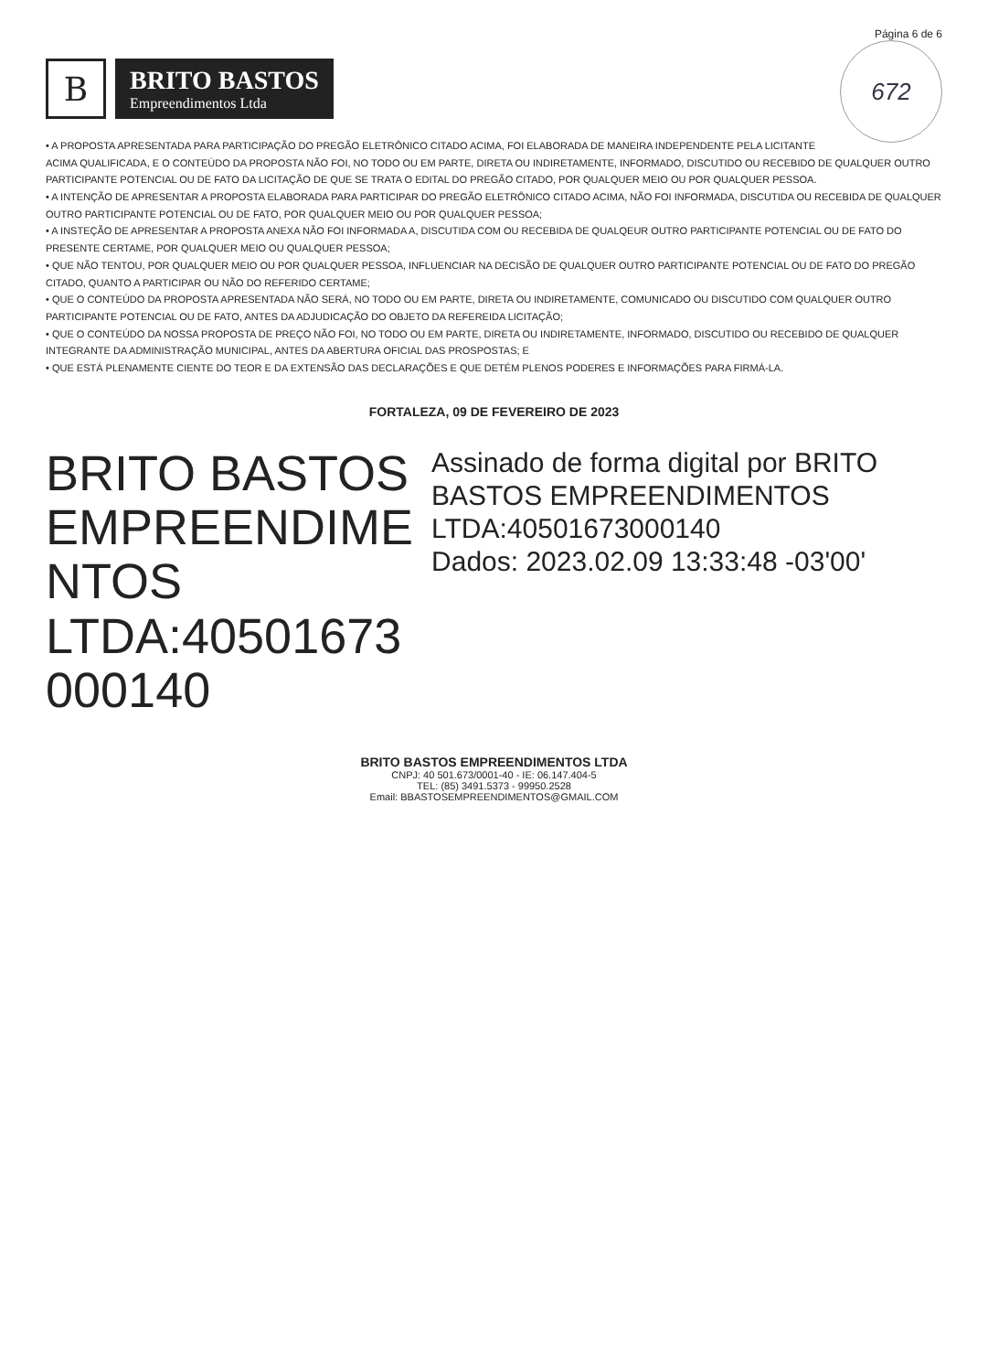Página 6 de 6
672
B
BRITO BASTOS
Empreendimentos Ltda
• A PROPOSTA APRESENTADA PARA PARTICIPAÇÃO DO PREGÃO ELETRÔNICO CITADO ACIMA, FOI ELABORADA DE MANEIRA INDEPENDENTE PELA LICITANTE ACIMA QUALIFICADA, E O CONTEÚDO DA PROPOSTA NÃO FOI, NO TODO OU EM PARTE, DIRETA OU INDIRETAMENTE, INFORMADO, DISCUTIDO OU RECEBIDO DE QUALQUER OUTRO PARTICIPANTE POTENCIAL OU DE FATO DA LICITAÇÃO DE QUE SE TRATA O EDITAL DO PREGÃO CITADO, POR QUALQUER MEIO OU POR QUALQUER PESSOA.
• A INTENÇÃO DE APRESENTAR A PROPOSTA ELABORADA PARA PARTICIPAR DO PREGÃO ELETRÔNICO CITADO ACIMA, NÃO FOI INFORMADA, DISCUTIDA OU RECEBIDA DE QUALQUER OUTRO PARTICIPANTE POTENCIAL OU DE FATO, POR QUALQUER MEIO OU POR QUALQUER PESSOA;
• A INSTEÇÃO DE APRESENTAR A PROPOSTA ANEXA NÃO FOI INFORMADA A, DISCUTIDA COM OU RECEBIDA DE QUALQEUR OUTRO PARTICIPANTE POTENCIAL OU DE FATO DO PRESENTE CERTAME, POR QUALQUER MEIO OU QUALQUER PESSOA;
• QUE NÃO TENTOU, POR QUALQUER MEIO OU POR QUALQUER PESSOA, INFLUENCIAR NA DECISÃO DE QUALQUER OUTRO PARTICIPANTE POTENCIAL OU DE FATO DO PREGÃO CITADO, QUANTO A PARTICIPAR OU NÃO DO REFERIDO CERTAME;
• QUE O CONTEÚDO DA PROPOSTA APRESENTADA NÃO SERÁ, NO TODO OU EM PARTE, DIRETA OU INDIRETAMENTE, COMUNICADO OU DISCUTIDO COM QUALQUER OUTRO PARTICIPANTE POTENCIAL OU DE FATO, ANTES DA ADJUDICAÇÃO DO OBJETO DA REFEREIDA LICITAÇÃO;
• QUE O CONTEÚDO DA NOSSA PROPOSTA DE PREÇO NÃO FOI, NO TODO OU EM PARTE, DIRETA OU INDIRETAMENTE, INFORMADO, DISCUTIDO OU RECEBIDO DE QUALQUER INTEGRANTE DA ADMINISTRAÇÃO MUNICIPAL, ANTES DA ABERTURA OFICIAL DAS PROSPOSTAS; E
• QUE ESTÁ PLENAMENTE CIENTE DO TEOR E DA EXTENSÃO DAS DECLARAÇÕES E QUE DETÉM PLENOS PODERES E INFORMAÇÕES PARA FIRMÁ-LA.
FORTALEZA, 09 DE FEVEREIRO DE 2023
BRITO BASTOS
EMPREENDIME
NTOS
LTDA:40501673
000140
Assinado de forma digital por BRITO BASTOS EMPREENDIMENTOS LTDA:40501673000140
Dados: 2023.02.09 13:33:48 -03'00'
BRITO BASTOS EMPREENDIMENTOS LTDA
CNPJ: 40 501.673/0001-40 - IE: 06.147.404-5
TEL: (85) 3491.5373 - 99950.2528
Email: BBASTOSEMPREENDIMENTOS@GMAIL.COM